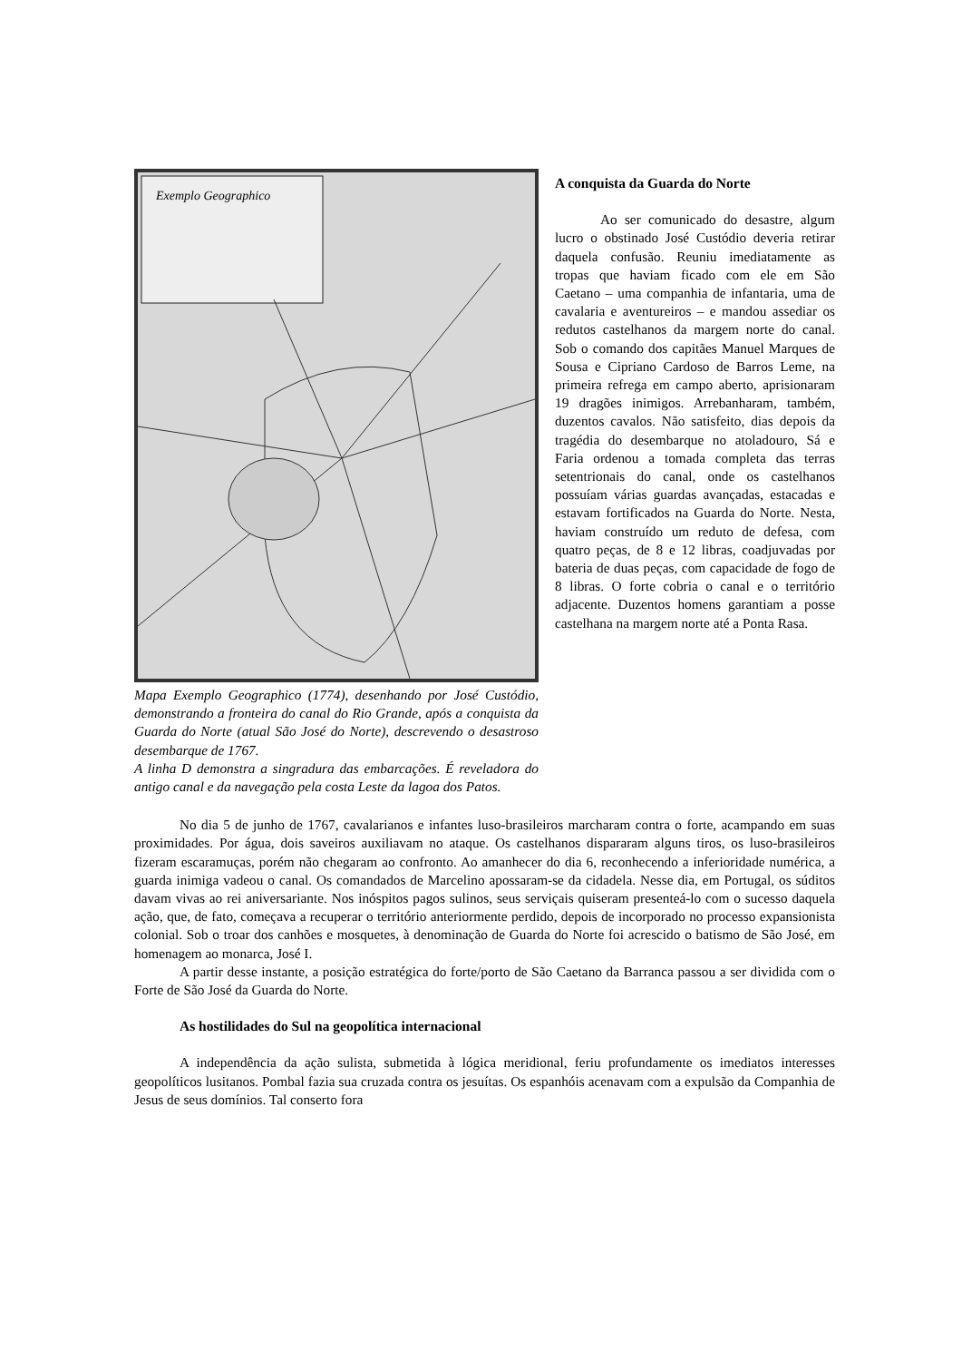Exemplo Geographico
Mapa Exemplo Geographico (1774), desenhando por José Custódio, demonstrando a fronteira do canal do Rio Grande, após a conquista da Guarda do Norte (atual São José do Norte), descrevendo o desastroso desembarque de 1767.
A linha D demonstra a singradura das embarcações. É reveladora do antigo canal e da navegação pela costa Leste da lagoa dos Patos.
A conquista da Guarda do Norte
Ao ser comunicado do desastre, algum lucro o obstinado José Custódio deveria retirar daquela confusão. Reuniu imediatamente as tropas que haviam ficado com ele em São Caetano – uma companhia de infantaria, uma de cavalaria e aventureiros – e mandou assediar os redutos castelhanos da margem norte do canal. Sob o comando dos capitães Manuel Marques de Sousa e Cipriano Cardoso de Barros Leme, na primeira refrega em campo aberto, aprisionaram 19 dragões inimigos. Arrebanharam, também, duzentos cavalos. Não satisfeito, dias depois da tragédia do desembarque no atoladouro, Sá e Faria ordenou a tomada completa das terras setentrionais do canal, onde os castelhanos possuíam várias guardas avançadas, estacadas e estavam fortificados na Guarda do Norte. Nesta, haviam construído um reduto de defesa, com quatro peças, de 8 e 12 libras, coadjuvadas por bateria de duas peças, com capacidade de fogo de 8 libras. O forte cobria o canal e o território adjacente. Duzentos homens garantiam a posse castelhana na margem norte até a Ponta Rasa.
No dia 5 de junho de 1767, cavalarianos e infantes luso-brasileiros marcharam contra o forte, acampando em suas proximidades. Por água, dois saveiros auxiliavam no ataque. Os castelhanos dispararam alguns tiros, os luso-brasileiros fizeram escaramuças, porém não chegaram ao confronto. Ao amanhecer do dia 6, reconhecendo a inferioridade numérica, a guarda inimiga vadeou o canal. Os comandados de Marcelino apossaram-se da cidadela. Nesse dia, em Portugal, os súditos davam vivas ao rei aniversariante. Nos inóspitos pagos sulinos, seus serviçais quiseram presenteá-lo com o sucesso daquela ação, que, de fato, começava a recuperar o território anteriormente perdido, depois de incorporado no processo expansionista colonial. Sob o troar dos canhões e mosquetes, à denominação de Guarda do Norte foi acrescido o batismo de São José, em homenagem ao monarca, José I.
A partir desse instante, a posição estratégica do forte/porto de São Caetano da Barranca passou a ser dividida com o Forte de São José da Guarda do Norte.
As hostilidades do Sul na geopolítica internacional
A independência da ação sulista, submetida à lógica meridional, feriu profundamente os imediatos interesses geopolíticos lusitanos. Pombal fazia sua cruzada contra os jesuítas. Os espanhóis acenavam com a expulsão da Companhia de Jesus de seus domínios. Tal conserto fora